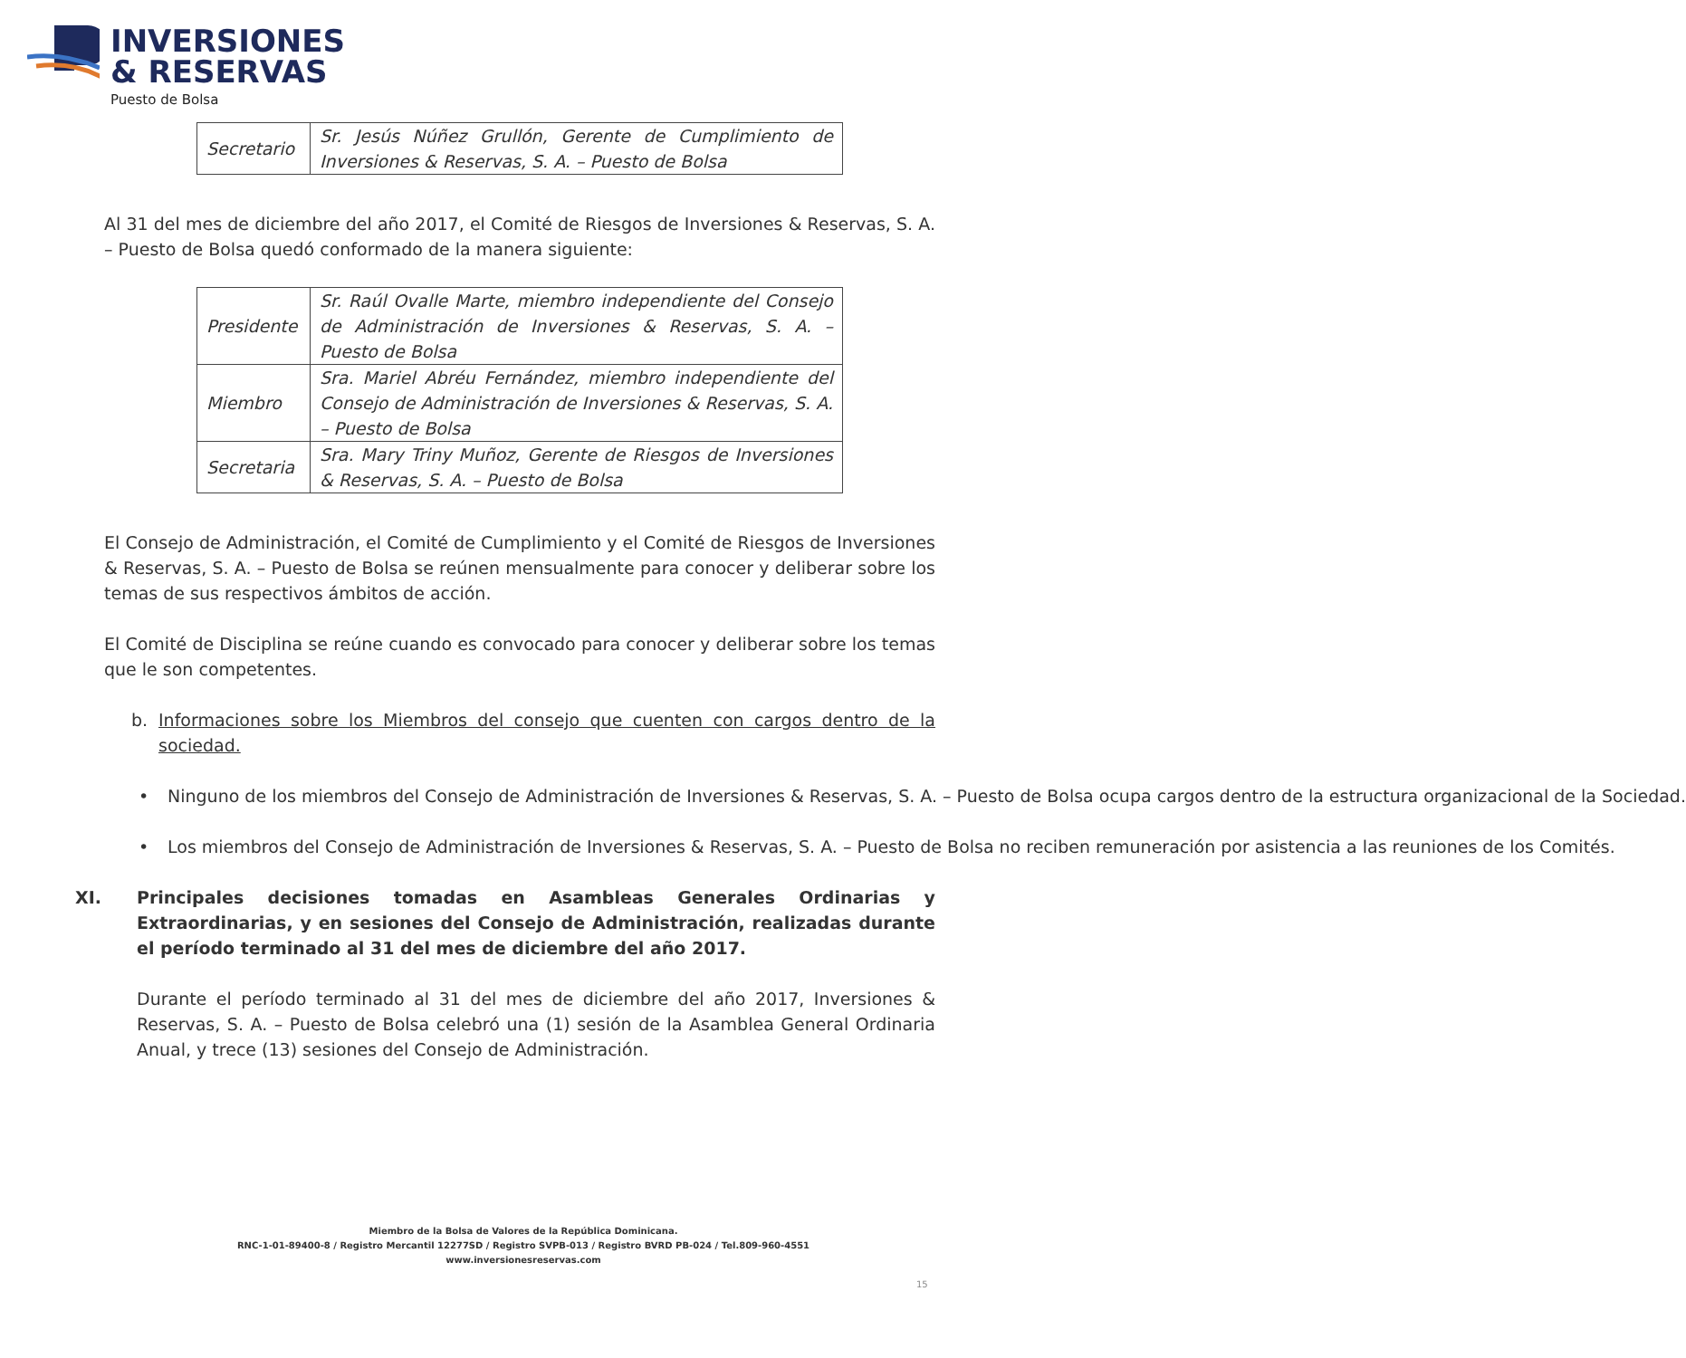INVERSIONES
& RESERVAS
Puesto de Bolsa
| Secretario | Sr. Jesús Núñez Grullón, Gerente de Cumplimiento de Inversiones & Reservas, S. A. – Puesto de Bolsa |
Al 31 del mes de diciembre del año 2017, el Comité de Riesgos de Inversiones & Reservas, S. A. – Puesto de Bolsa quedó conformado de la manera siguiente:
| Presidente | Sr. Raúl Ovalle Marte, miembro independiente del Consejo de Administración de Inversiones & Reservas, S. A. – Puesto de Bolsa |
| Miembro | Sra. Mariel Abréu Fernández, miembro independiente del Consejo de Administración de Inversiones & Reservas, S. A. – Puesto de Bolsa |
| Secretaria | Sra. Mary Triny Muñoz, Gerente de Riesgos de Inversiones & Reservas, S. A. – Puesto de Bolsa |
El Consejo de Administración, el Comité de Cumplimiento y el Comité de Riesgos de Inversiones & Reservas, S. A. – Puesto de Bolsa se reúnen mensualmente para conocer y deliberar sobre los temas de sus respectivos ámbitos de acción.
El Comité de Disciplina se reúne cuando es convocado para conocer y deliberar sobre los temas que le son competentes.
b. Informaciones sobre los Miembros del consejo que cuenten con cargos dentro de la sociedad.
• Ninguno de los miembros del Consejo de Administración de Inversiones & Reservas, S. A. – Puesto de Bolsa ocupa cargos dentro de la estructura organizacional de la Sociedad.
• Los miembros del Consejo de Administración de Inversiones & Reservas, S. A. – Puesto de Bolsa no reciben remuneración por asistencia a las reuniones de los Comités.
XI. Principales decisiones tomadas en Asambleas Generales Ordinarias y Extraordinarias, y en sesiones del Consejo de Administración, realizadas durante el período terminado al 31 del mes de diciembre del año 2017.
Durante el período terminado al 31 del mes de diciembre del año 2017, Inversiones & Reservas, S. A. – Puesto de Bolsa celebró una (1) sesión de la Asamblea General Ordinaria Anual, y trece (13) sesiones del Consejo de Administración.
Miembro de la Bolsa de Valores de la República Dominicana.
RNC-1-01-89400-8 / Registro Mercantil 12277SD / Registro SVPB-013 / Registro BVRD PB-024 / Tel.809-960-4551
www.inversionesreservas.com
15